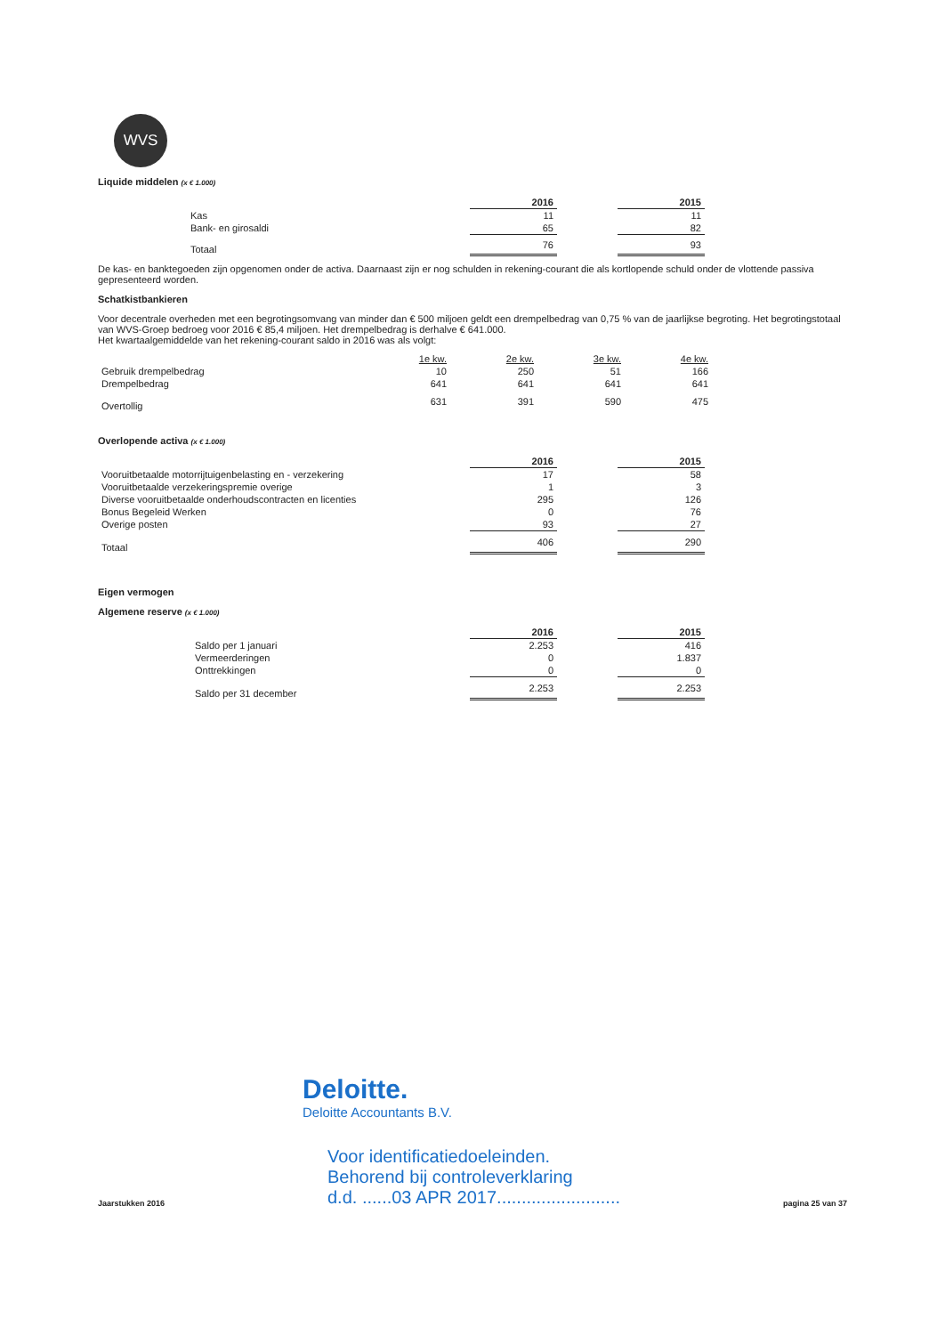WVS
Liquide middelen (x € 1.000)
| | 2016 | | 2015 |
| Kas | 11 | | 11 |
| Bank- en girosaldi | 65 | | 82 |
| Totaal | 76 | | 93 |
De kas- en banktegoeden zijn opgenomen onder de activa. Daarnaast zijn er nog schulden in rekening-courant die als kortlopende schuld onder de vlottende passiva gepresenteerd worden.
Schatkistbankieren
Voor decentrale overheden met een begrotingsomvang van minder dan € 500 miljoen geldt een drempelbedrag van 0,75 % van de jaarlijkse begroting. Het begrotingstotaal van WVS-Groep bedroeg voor 2016 € 85,4 miljoen. Het drempelbedrag is derhalve € 641.000.
Het kwartaalgemiddelde van het rekening-courant saldo in 2016 was als volgt:
| | 1e kw. | 2e kw. | 3e kw. | 4e kw. |
| Gebruik drempelbedrag | 10 | 250 | 51 | 166 |
| Drempelbedrag | 641 | 641 | 641 | 641 |
| Overtollig | 631 | 391 | 590 | 475 |
Overlopende activa (x € 1.000)
| | 2016 | | 2015 |
| Vooruitbetaalde motorrijtuigenbelasting en - verzekering | 17 | | 58 |
| Vooruitbetaalde verzekeringspremie overige | 1 | | 3 |
| Diverse vooruitbetaalde onderhoudscontracten en licenties | 295 | | 126 |
| Bonus Begeleid Werken | 0 | | 76 |
| Overige posten | 93 | | 27 |
| Totaal | 406 | | 290 |
Eigen vermogen
Algemene reserve (x € 1.000)
| | 2016 | | 2015 |
| Saldo per 1 januari | 2.253 | | 416 |
| Vermeerderingen | 0 | | 1.837 |
| Onttrekkingen | 0 | | 0 |
| Saldo per 31 december | 2.253 | | 2.253 |
Deloitte.
Deloitte Accountants B.V.
Jaarstukken 2016 Voor identificatiedoeleinden.
Behorend bij controleverklaring
d.d. ......03 APR 2017......................... pagina 25 van 37